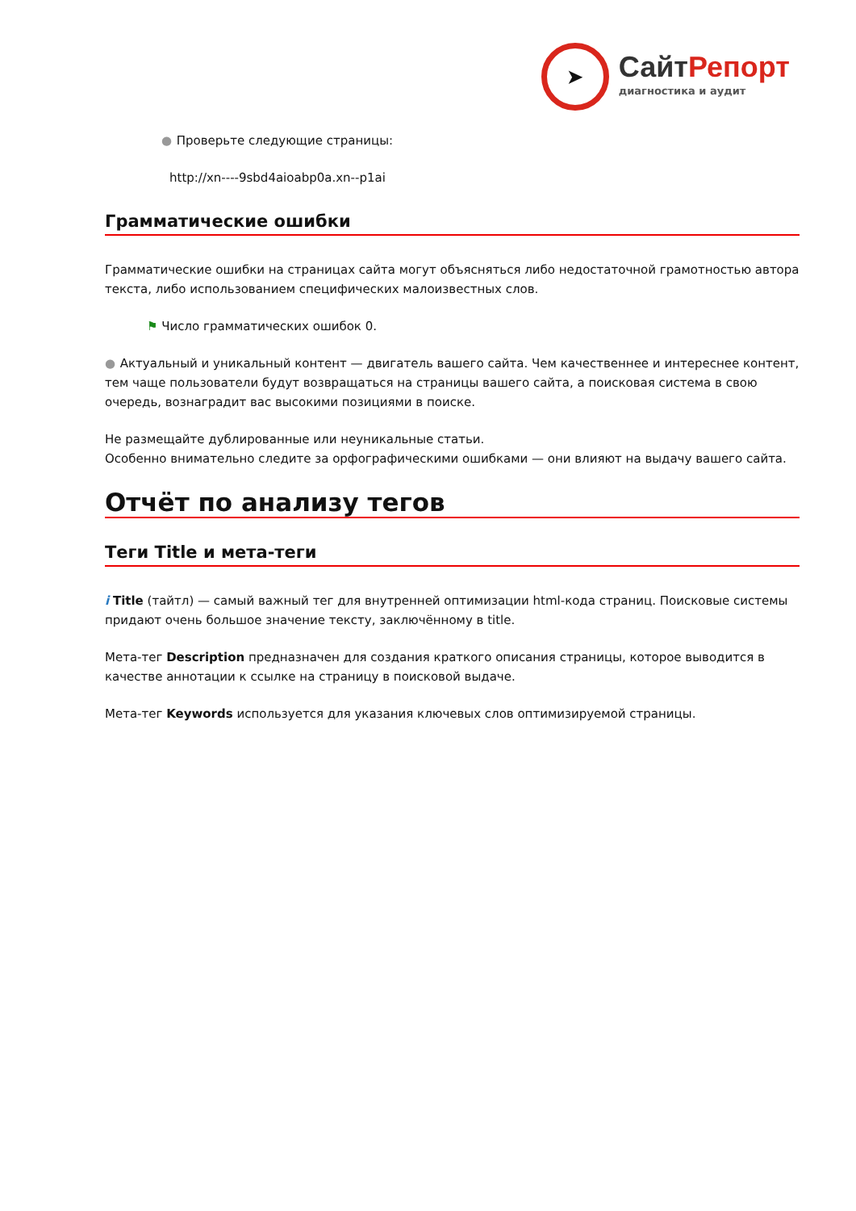➤
СайтРепорт
диагностика и аудит
● Проверьте следующие страницы:
http://xn----9sbd4aioabp0a.xn--p1ai
Грамматические ошибки
Грамматические ошибки на страницах сайта могут объясняться либо недостаточной грамотностью автора текста, либо использованием специфических малоизвестных слов.
⚑ Число грамматических ошибок 0.
● Актуальный и уникальный контент — двигатель вашего сайта. Чем качественнее и интереснее контент, тем чаще пользователи будут возвращаться на страницы вашего сайта, а поисковая система в свою очередь, вознаградит вас высокими позициями в поиске.
Не размещайте дублированные или неуникальные статьи.
Особенно внимательно следите за орфографическими ошибками — они влияют на выдачу вашего сайта.
Отчёт по анализу тегов
Теги Title и мета-теги
i Title (тайтл) — самый важный тег для внутренней оптимизации html-кода страниц. Поисковые системы придают очень большое значение тексту, заключённому в title.
Мета-тег Description предназначен для создания краткого описания страницы, которое выводится в качестве аннотации к ссылке на страницу в поисковой выдаче.
Мета-тег Keywords используется для указания ключевых слов оптимизируемой страницы.